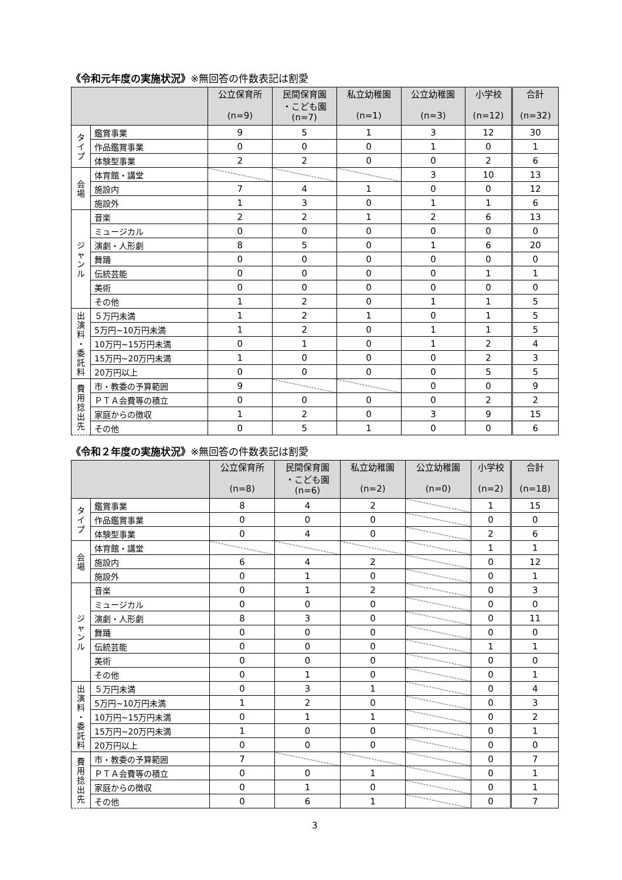《令和元年度の実施状況》※無回答の件数表記は割愛
| | | 公立保育所 (n=9) | 民間保育園 ・こども園 (n=7) | 私立幼稚園 (n=1) | 公立幼稚園 (n=3) | 小学校 (n=12) | 合計 (n=32) |
| --- | --- | --- | --- | --- | --- | --- | --- |
| タ イ プ | 鑑賞事業 | 9 | 5 | 1 | 3 | 12 | 30 |
| | 作品鑑賞事業 | 0 | 0 | 0 | 1 | 0 | 1 |
| | 体験型事業 | 2 | 2 | 0 | 0 | 2 | 6 |
| 会 場 | 体育館・講堂 | | | | 3 | 10 | 13 |
| | 施設内 | 7 | 4 | 1 | 0 | 0 | 12 |
| | 施設外 | 1 | 3 | 0 | 1 | 1 | 6 |
| ジ ャ ン ル | 音楽 | 2 | 2 | 1 | 2 | 6 | 13 |
| | ミュージカル | 0 | 0 | 0 | 0 | 0 | 0 |
| | 演劇・人形劇 | 8 | 5 | 0 | 1 | 6 | 20 |
| | 舞踊 | 0 | 0 | 0 | 0 | 0 | 0 |
| | 伝統芸能 | 0 | 0 | 0 | 0 | 1 | 1 |
| | 美術 | 0 | 0 | 0 | 0 | 0 | 0 |
| | その他 | 1 | 2 | 0 | 1 | 1 | 5 |
| 出 演 料 ・ 委 託 料 | ５万円未満 | 1 | 2 | 1 | 0 | 1 | 5 |
| | 5万円~10万円未満 | 1 | 2 | 0 | 1 | 1 | 5 |
| | 10万円~15万円未満 | 0 | 1 | 0 | 1 | 2 | 4 |
| | 15万円~20万円未満 | 1 | 0 | 0 | 0 | 2 | 3 |
| | 20万円以上 | 0 | 0 | 0 | 0 | 5 | 5 |
| 費 用 捻 出 先 | 市・教委の予算範囲 | 9 | | | 0 | 0 | 9 |
| | ＰＴＡ会費等の積立 | 0 | 0 | 0 | 0 | 2 | 2 |
| | 家庭からの徴収 | 1 | 2 | 0 | 3 | 9 | 15 |
| | その他 | 0 | 5 | 1 | 0 | 0 | 6 |
《令和２年度の実施状況》※無回答の件数表記は割愛
| | | 公立保育所 (n=8) | 民間保育園 ・こども園 (n=6) | 私立幼稚園 (n=2) | 公立幼稚園 (n=0) | 小学校 (n=2) | 合計 (n=18) |
| --- | --- | --- | --- | --- | --- | --- | --- |
| タ イ プ | 鑑賞事業 | 8 | 4 | 2 | | 1 | 15 |
| | 作品鑑賞事業 | 0 | 0 | 0 | | 0 | 0 |
| | 体験型事業 | 0 | 4 | 0 | | 2 | 6 |
| 会 場 | 体育館・講堂 | | | | | 1 | 1 |
| | 施設内 | 6 | 4 | 2 | | 0 | 12 |
| | 施設外 | 0 | 1 | 0 | | 0 | 1 |
| ジ ャ ン ル | 音楽 | 0 | 1 | 2 | | 0 | 3 |
| | ミュージカル | 0 | 0 | 0 | | 0 | 0 |
| | 演劇・人形劇 | 8 | 3 | 0 | | 0 | 11 |
| | 舞踊 | 0 | 0 | 0 | | 0 | 0 |
| | 伝統芸能 | 0 | 0 | 0 | | 1 | 1 |
| | 美術 | 0 | 0 | 0 | | 0 | 0 |
| | その他 | 0 | 1 | 0 | | 0 | 1 |
| 出 演 料 ・ 委 託 料 | ５万円未満 | 0 | 3 | 1 | | 0 | 4 |
| | 5万円~10万円未満 | 1 | 2 | 0 | | 0 | 3 |
| | 10万円~15万円未満 | 0 | 1 | 1 | | 0 | 2 |
| | 15万円~20万円未満 | 1 | 0 | 0 | | 0 | 1 |
| | 20万円以上 | 0 | 0 | 0 | | 0 | 0 |
| 費 用 捻 出 先 | 市・教委の予算範囲 | 7 | | | | 0 | 7 |
| | ＰＴＡ会費等の積立 | 0 | 0 | 1 | | 0 | 1 |
| | 家庭からの徴収 | 0 | 1 | 0 | | 0 | 1 |
| | その他 | 0 | 6 | 1 | | 0 | 7 |
3